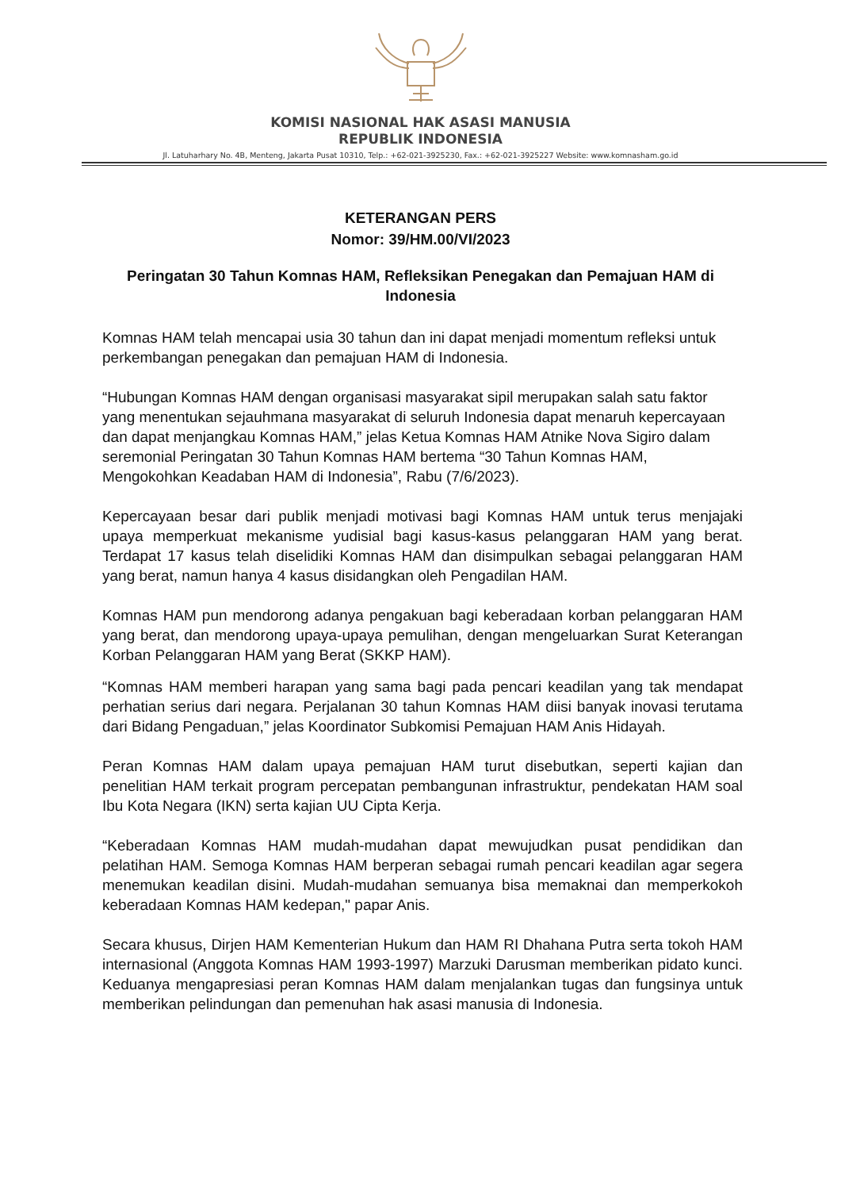KOMISI NASIONAL HAK ASASI MANUSIA
REPUBLIK INDONESIA
Jl. Latuharhary No. 4B, Menteng, Jakarta Pusat 10310, Telp.: +62-021-3925230, Fax.: +62-021-3925227 Website: www.komnasham.go.id
KETERANGAN PERS
Nomor: 39/HM.00/VI/2023
Peringatan 30 Tahun Komnas HAM, Refleksikan Penegakan dan Pemajuan HAM di Indonesia
Komnas HAM telah mencapai usia 30 tahun dan ini dapat menjadi momentum refleksi untuk perkembangan penegakan dan pemajuan HAM di Indonesia.
“Hubungan Komnas HAM dengan organisasi masyarakat sipil merupakan salah satu faktor yang menentukan sejauhmana masyarakat di seluruh Indonesia dapat menaruh kepercayaan dan dapat menjangkau Komnas HAM,” jelas Ketua Komnas HAM Atnike Nova Sigiro dalam seremonial Peringatan 30 Tahun Komnas HAM bertema “30 Tahun Komnas HAM, Mengokohkan Keadaban HAM di Indonesia”, Rabu (7/6/2023).
Kepercayaan besar dari publik menjadi motivasi bagi Komnas HAM untuk terus menjajaki upaya memperkuat mekanisme yudisial bagi kasus-kasus pelanggaran HAM yang berat. Terdapat 17 kasus telah diselidiki Komnas HAM dan disimpulkan sebagai pelanggaran HAM yang berat, namun hanya 4 kasus disidangkan oleh Pengadilan HAM.
Komnas HAM pun mendorong adanya pengakuan bagi keberadaan korban pelanggaran HAM yang berat, dan mendorong upaya-upaya pemulihan, dengan mengeluarkan Surat Keterangan Korban Pelanggaran HAM yang Berat (SKKP HAM).
“Komnas HAM memberi harapan yang sama bagi pada pencari keadilan yang tak mendapat perhatian serius dari negara. Perjalanan 30 tahun Komnas HAM diisi banyak inovasi terutama dari Bidang Pengaduan,” jelas Koordinator Subkomisi Pemajuan HAM Anis Hidayah.
Peran Komnas HAM dalam upaya pemajuan HAM turut disebutkan, seperti kajian dan penelitian HAM terkait program percepatan pembangunan infrastruktur, pendekatan HAM soal Ibu Kota Negara (IKN) serta kajian UU Cipta Kerja.
“Keberadaan Komnas HAM mudah-mudahan dapat mewujudkan pusat pendidikan dan pelatihan HAM. Semoga Komnas HAM berperan sebagai rumah pencari keadilan agar segera menemukan keadilan disini. Mudah-mudahan semuanya bisa memaknai dan memperkokoh keberadaan Komnas HAM kedepan," papar Anis.
Secara khusus, Dirjen HAM Kementerian Hukum dan HAM RI Dhahana Putra serta tokoh HAM internasional (Anggota Komnas HAM 1993-1997) Marzuki Darusman memberikan pidato kunci. Keduanya mengapresiasi peran Komnas HAM dalam menjalankan tugas dan fungsinya untuk memberikan pelindungan dan pemenuhan hak asasi manusia di Indonesia.